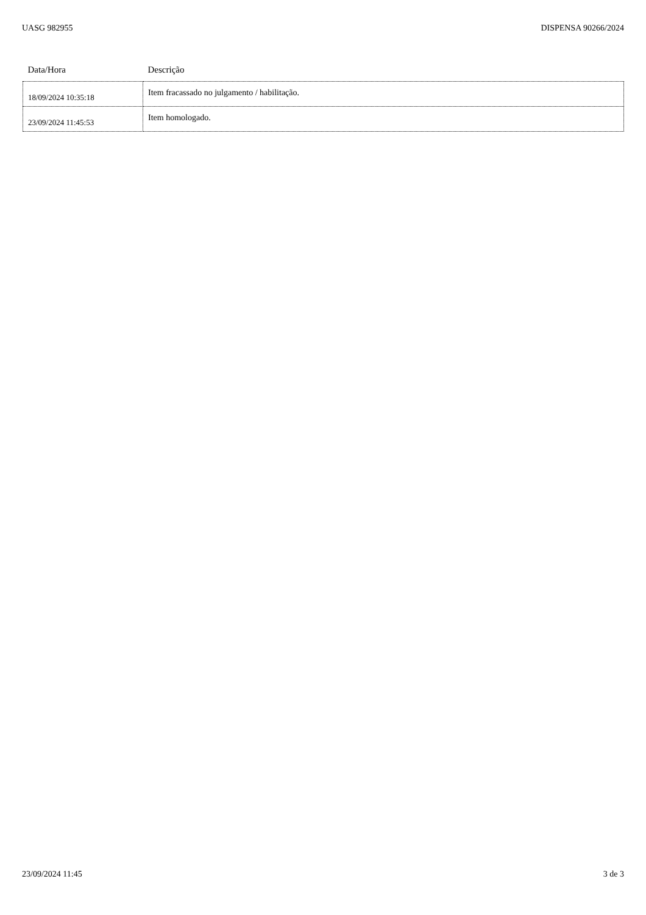UASG 982955 DISPENSA 90266/2024
| Data/Hora | Descrição |
| --- | --- |
| 18/09/2024 10:35:18 | Item fracassado no julgamento / habilitação. |
| 23/09/2024 11:45:53 | Item homologado. |
23/09/2024 11:45 3 de 3